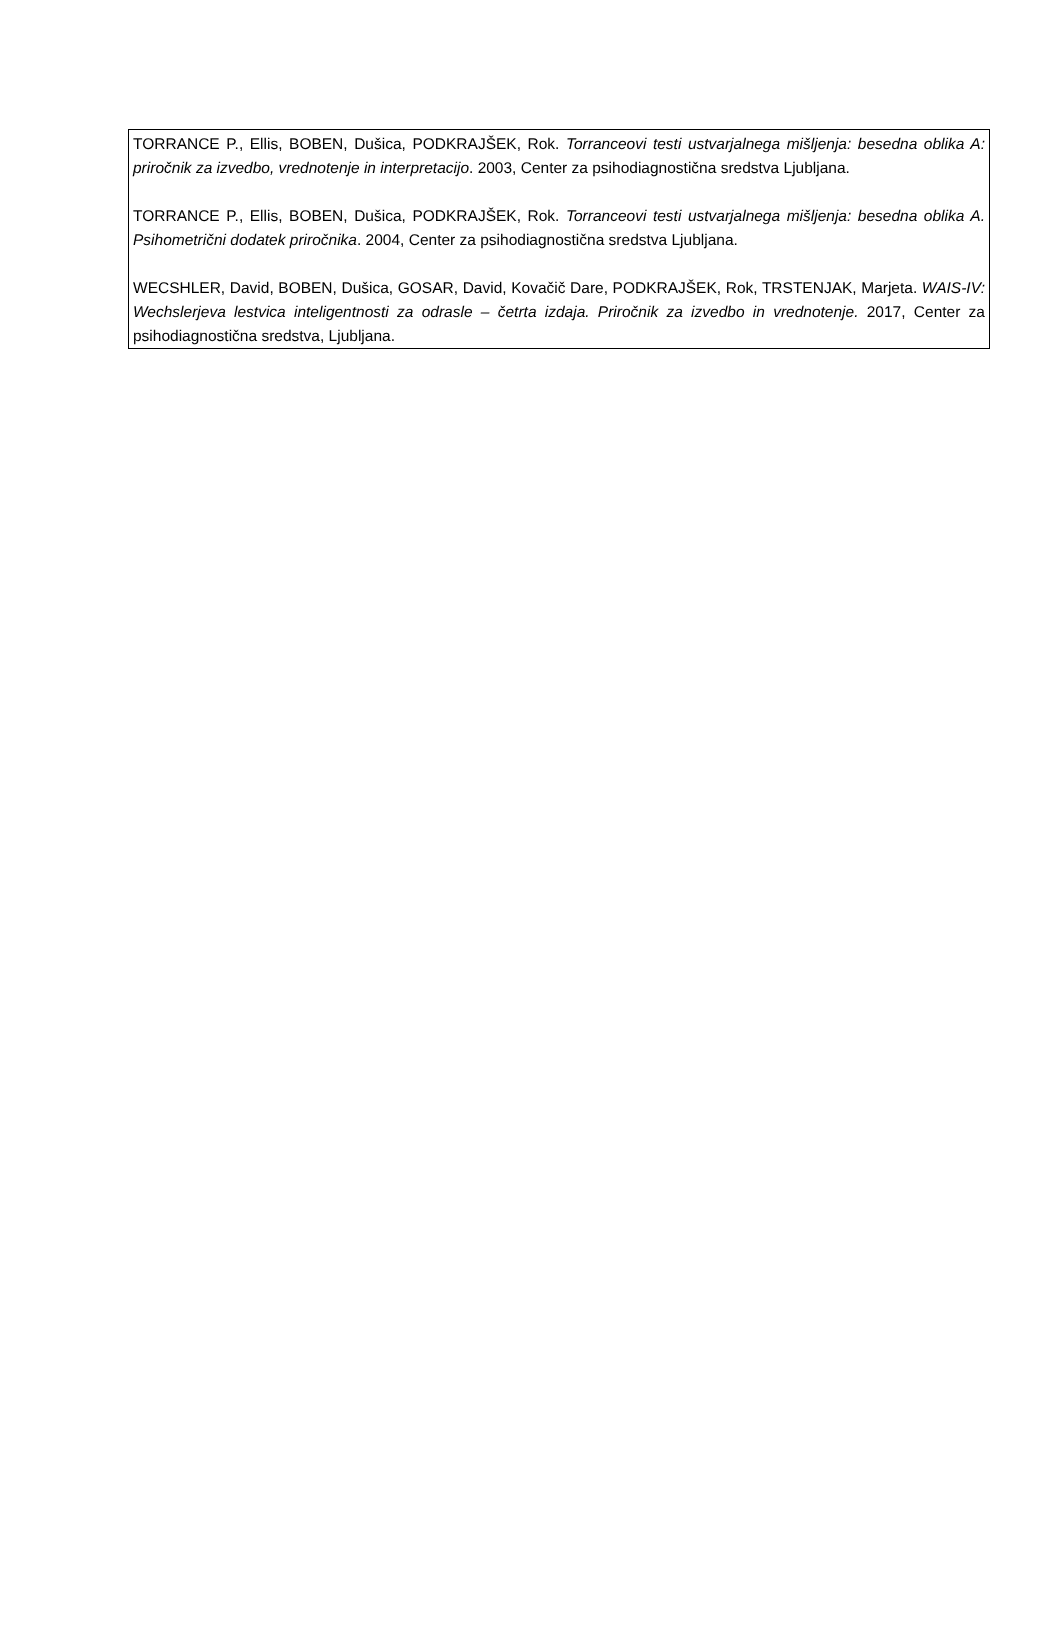TORRANCE P., Ellis, BOBEN, Dušica, PODKRAJŠEK, Rok. Torranceovi testi ustvarjalnega mišljenja: besedna oblika A: priročnik za izvedbo, vrednotenje in interpretacijo. 2003, Center za psihodiagnostična sredstva Ljubljana.
TORRANCE P., Ellis, BOBEN, Dušica, PODKRAJŠEK, Rok. Torranceovi testi ustvarjalnega mišljenja: besedna oblika A. Psihometrični dodatek priročnika. 2004, Center za psihodiagnostična sredstva Ljubljana.
WECSHLER, David, BOBEN, Dušica, GOSAR, David, Kovačič Dare, PODKRAJŠEK, Rok, TRSTENJAK, Marjeta. WAIS-IV: Wechslerjeva lestvica inteligentnosti za odrasle – četrta izdaja. Priročnik za izvedbo in vrednotenje. 2017, Center za psihodiagnostična sredstva, Ljubljana.